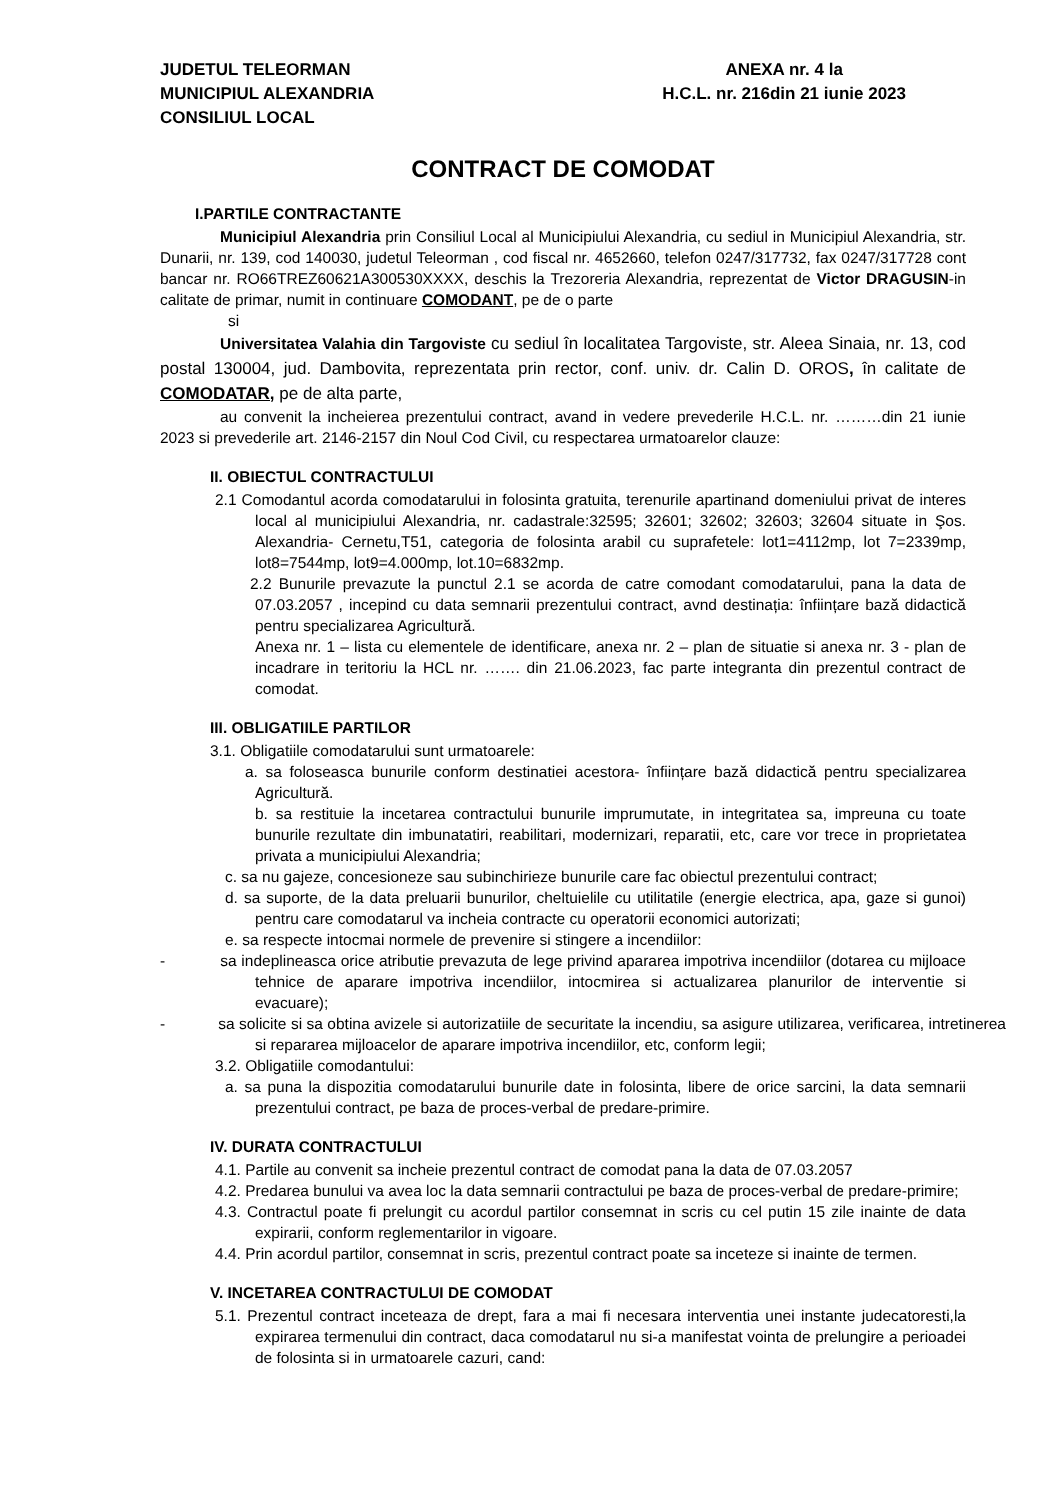JUDETUL TELEORMAN
MUNICIPIUL ALEXANDRIA
CONSILIUL LOCAL
ANEXA nr. 4 la
H.C.L. nr. 216din 21 iunie 2023
CONTRACT DE COMODAT
I.PARTILE CONTRACTANTE
Municipiul Alexandria prin Consiliul Local al Municipiului Alexandria, cu sediul in Municipiul Alexandria, str. Dunarii, nr. 139, cod 140030, judetul Teleorman , cod fiscal nr. 4652660, telefon 0247/317732, fax 0247/317728 cont bancar nr. RO66TREZ60621A300530XXXX, deschis la Trezoreria Alexandria, reprezentat de Victor DRAGUSIN-in calitate de primar, numit in continuare COMODANT, pe de o parte
si
Universitatea Valahia din Targoviste cu sediul în localitatea Targoviste, str. Aleea Sinaia, nr. 13, cod postal 130004, jud. Dambovita, reprezentata prin rector, conf. univ. dr. Calin D. OROS, în calitate de COMODATAR, pe de alta parte,
au convenit la incheierea prezentului contract, avand in vedere prevederile H.C.L. nr. ………din 21 iunie 2023 si prevederile art. 2146-2157 din Noul Cod Civil, cu respectarea urmatoarelor clauze:
II. OBIECTUL CONTRACTULUI
2.1 Comodantul acorda comodatarului in folosinta gratuita, terenurile apartinand domeniului privat de interes local al municipiului Alexandria, nr. cadastrale:32595; 32601; 32602; 32603; 32604 situate in Şos. Alexandria- Cernetu,T51, categoria de folosinta arabil cu suprafetele: lot1=4112mp, lot 7=2339mp, lot8=7544mp, lot9=4.000mp, lot.10=6832mp.
2.2 Bunurile prevazute la punctul 2.1 se acorda de catre comodant comodatarului, pana la data de 07.03.2057 , incepind cu data semnarii prezentului contract, avnd destinația: înființare bază didactică pentru specializarea Agricultură.
Anexa nr. 1 – lista cu elementele de identificare, anexa nr. 2 – plan de situatie si anexa nr. 3 - plan de incadrare in teritoriu la HCL nr. ……. din 21.06.2023, fac parte integranta din prezentul contract de comodat.
III. OBLIGATIILE PARTILOR
3.1. Obligatiile comodatarului sunt urmatoarele:
a. sa foloseasca bunurile conform destinatiei acestora- înființare bază didactică pentru specializarea Agricultură.
b. sa restituie la incetarea contractului bunurile imprumutate, in integritatea sa, impreuna cu toate bunurile rezultate din imbunatatiri, reabilitari, modernizari, reparatii, etc, care vor trece in proprietatea privata a municipiului Alexandria;
c. sa nu gajeze, concesioneze sau subinchirieze bunurile care fac obiectul prezentului contract;
d. sa suporte, de la data preluarii bunurilor, cheltuielile cu utilitatile (energie electrica, apa, gaze si gunoi) pentru care comodatarul va incheia contracte cu operatorii economici autorizati;
e. sa respecte intocmai normele de prevenire si stingere a incendiilor:
- sa indeplineasca orice atributie prevazuta de lege privind apararea impotriva incendiilor (dotarea cu mijloace tehnice de aparare impotriva incendiilor, intocmirea si actualizarea planurilor de interventie si evacuare);
- sa solicite si sa obtina avizele si autorizatiile de securitate la incendiu, sa asigure utilizarea, verificarea, intretinerea si repararea mijloacelor de aparare impotriva incendiilor, etc, conform legii;
3.2. Obligatiile comodantului:
a. sa puna la dispozitia comodatarului bunurile date in folosinta, libere de orice sarcini, la data semnarii prezentului contract, pe baza de proces-verbal de predare-primire.
IV. DURATA CONTRACTULUI
4.1. Partile au convenit sa incheie prezentul contract de comodat pana la data de 07.03.2057
4.2. Predarea bunului va avea loc la data semnarii contractului pe baza de proces-verbal de predare-primire;
4.3. Contractul poate fi prelungit cu acordul partilor consemnat in scris cu cel putin 15 zile inainte de data expirarii, conform reglementarilor in vigoare.
4.4. Prin acordul partilor, consemnat in scris, prezentul contract poate sa inceteze si inainte de termen.
V. INCETAREA CONTRACTULUI DE COMODAT
5.1. Prezentul contract inceteaza de drept, fara a mai fi necesara interventia unei instante judecatoresti,la expirarea termenului din contract, daca comodatarul nu si-a manifestat vointa de prelungire a perioadei de folosinta si in urmatoarele cazuri, cand: